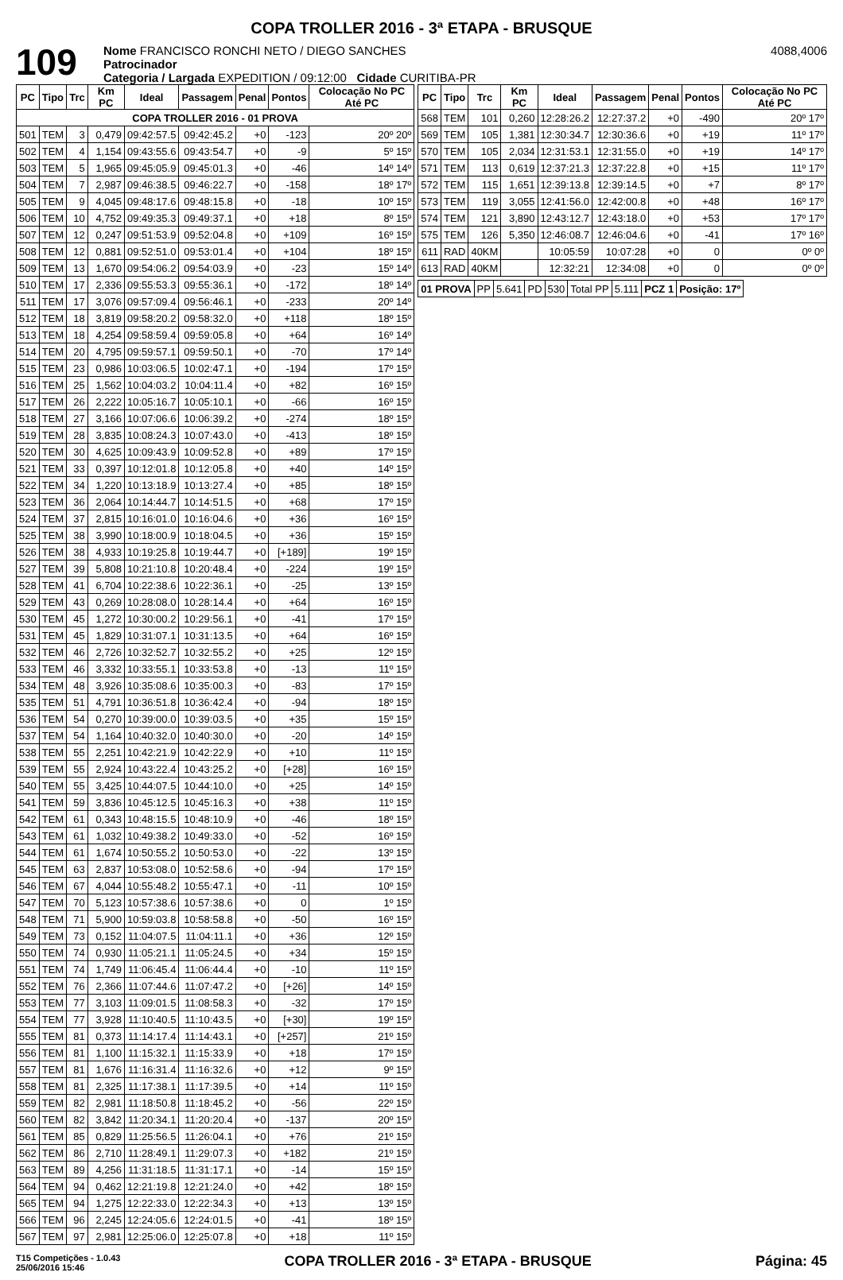COPA TROLLER 2016 - 3ª ETAPA - BRUSQUE
109
Nome FRANCISCO RONCHI NETO / DIEGO SANCHES 4088,4006
Patrocinador
Categoria / Largada EXPEDITION / 09:12:00 Cidade CURITIBA-PR
| PC | Tipo | Trc | Km PC | Ideal | Passagem | Penal | Pontos | Colocação No PC Até PC |
| --- | --- | --- | --- | --- | --- | --- | --- | --- |
| COPA TROLLER 2016 - 01 PROVA | | | | | | | | |
| 501 | TEM | 3 | 0,479 | 09:42:57.5 | 09:42:45.2 | +0 | -123 | 20º 20º |
| 502 | TEM | 4 | 1,154 | 09:43:55.6 | 09:43:54.7 | +0 | -9 | 5º 15º |
| 503 | TEM | 5 | 1,965 | 09:45:05.9 | 09:45:01.3 | +0 | -46 | 14º 14º |
| 504 | TEM | 7 | 2,987 | 09:46:38.5 | 09:46:22.7 | +0 | -158 | 18º 17º |
| 505 | TEM | 9 | 4,045 | 09:48:17.6 | 09:48:15.8 | +0 | -18 | 10º 15º |
| 506 | TEM | 10 | 4,752 | 09:49:35.3 | 09:49:37.1 | +0 | +18 | 8º 15º |
| 507 | TEM | 12 | 0,247 | 09:51:53.9 | 09:52:04.8 | +0 | +109 | 16º 15º |
| 508 | TEM | 12 | 0,881 | 09:52:51.0 | 09:53:01.4 | +0 | +104 | 18º 15º |
| 509 | TEM | 13 | 1,670 | 09:54:06.2 | 09:54:03.9 | +0 | -23 | 15º 14º |
| 510 | TEM | 17 | 2,336 | 09:55:53.3 | 09:55:36.1 | +0 | -172 | 18º 14º |
| 511 | TEM | 17 | 3,076 | 09:57:09.4 | 09:56:46.1 | +0 | -233 | 20º 14º |
| 512 | TEM | 18 | 3,819 | 09:58:20.2 | 09:58:32.0 | +0 | +118 | 18º 15º |
| 513 | TEM | 18 | 4,254 | 09:58:59.4 | 09:59:05.8 | +0 | +64 | 16º 14º |
| 514 | TEM | 20 | 4,795 | 09:59:57.1 | 09:59:50.1 | +0 | -70 | 17º 14º |
| 515 | TEM | 23 | 0,986 | 10:03:06.5 | 10:02:47.1 | +0 | -194 | 17º 15º |
| 516 | TEM | 25 | 1,562 | 10:04:03.2 | 10:04:11.4 | +0 | +82 | 16º 15º |
| 517 | TEM | 26 | 2,222 | 10:05:16.7 | 10:05:10.1 | +0 | -66 | 16º 15º |
| 518 | TEM | 27 | 3,166 | 10:07:06.6 | 10:06:39.2 | +0 | -274 | 18º 15º |
| 519 | TEM | 28 | 3,835 | 10:08:24.3 | 10:07:43.0 | +0 | -413 | 18º 15º |
| 520 | TEM | 30 | 4,625 | 10:09:43.9 | 10:09:52.8 | +0 | +89 | 17º 15º |
| 521 | TEM | 33 | 0,397 | 10:12:01.8 | 10:12:05.8 | +0 | +40 | 14º 15º |
| 522 | TEM | 34 | 1,220 | 10:13:18.9 | 10:13:27.4 | +0 | +85 | 18º 15º |
| 523 | TEM | 36 | 2,064 | 10:14:44.7 | 10:14:51.5 | +0 | +68 | 17º 15º |
| 524 | TEM | 37 | 2,815 | 10:16:01.0 | 10:16:04.6 | +0 | +36 | 16º 15º |
| 525 | TEM | 38 | 3,990 | 10:18:00.9 | 10:18:04.5 | +0 | +36 | 15º 15º |
| 526 | TEM | 38 | 4,933 | 10:19:25.8 | 10:19:44.7 | +0 | [+189] | 19º 15º |
| 527 | TEM | 39 | 5,808 | 10:21:10.8 | 10:20:48.4 | +0 | -224 | 19º 15º |
| 528 | TEM | 41 | 6,704 | 10:22:38.6 | 10:22:36.1 | +0 | -25 | 13º 15º |
| 529 | TEM | 43 | 0,269 | 10:28:08.0 | 10:28:14.4 | +0 | +64 | 16º 15º |
| 530 | TEM | 45 | 1,272 | 10:30:00.2 | 10:29:56.1 | +0 | -41 | 17º 15º |
| 531 | TEM | 45 | 1,829 | 10:31:07.1 | 10:31:13.5 | +0 | +64 | 16º 15º |
| 532 | TEM | 46 | 2,726 | 10:32:52.7 | 10:32:55.2 | +0 | +25 | 12º 15º |
| 533 | TEM | 46 | 3,332 | 10:33:55.1 | 10:33:53.8 | +0 | -13 | 11º 15º |
| 534 | TEM | 48 | 3,926 | 10:35:08.6 | 10:35:00.3 | +0 | -83 | 17º 15º |
| 535 | TEM | 51 | 4,791 | 10:36:51.8 | 10:36:42.4 | +0 | -94 | 18º 15º |
| 536 | TEM | 54 | 0,270 | 10:39:00.0 | 10:39:03.5 | +0 | +35 | 15º 15º |
| 537 | TEM | 54 | 1,164 | 10:40:32.0 | 10:40:30.0 | +0 | -20 | 14º 15º |
| 538 | TEM | 55 | 2,251 | 10:42:21.9 | 10:42:22.9 | +0 | +10 | 11º 15º |
| 539 | TEM | 55 | 2,924 | 10:43:22.4 | 10:43:25.2 | +0 | [+28] | 16º 15º |
| 540 | TEM | 55 | 3,425 | 10:44:07.5 | 10:44:10.0 | +0 | +25 | 14º 15º |
| 541 | TEM | 59 | 3,836 | 10:45:12.5 | 10:45:16.3 | +0 | +38 | 11º 15º |
| 542 | TEM | 61 | 0,343 | 10:48:15.5 | 10:48:10.9 | +0 | -46 | 18º 15º |
| 543 | TEM | 61 | 1,032 | 10:49:38.2 | 10:49:33.0 | +0 | -52 | 16º 15º |
| 544 | TEM | 61 | 1,674 | 10:50:55.2 | 10:50:53.0 | +0 | -22 | 13º 15º |
| 545 | TEM | 63 | 2,837 | 10:53:08.0 | 10:52:58.6 | +0 | -94 | 17º 15º |
| 546 | TEM | 67 | 4,044 | 10:55:48.2 | 10:55:47.1 | +0 | -11 | 10º 15º |
| 547 | TEM | 70 | 5,123 | 10:57:38.6 | 10:57:38.6 | +0 | 0 | 1º 15º |
| 548 | TEM | 71 | 5,900 | 10:59:03.8 | 10:58:58.8 | +0 | -50 | 16º 15º |
| 549 | TEM | 73 | 0,152 | 11:04:07.5 | 11:04:11.1 | +0 | +36 | 12º 15º |
| 550 | TEM | 74 | 0,930 | 11:05:21.1 | 11:05:24.5 | +0 | +34 | 15º 15º |
| 551 | TEM | 74 | 1,749 | 11:06:45.4 | 11:06:44.4 | +0 | -10 | 11º 15º |
| 552 | TEM | 76 | 2,366 | 11:07:44.6 | 11:07:47.2 | +0 | [+26] | 14º 15º |
| 553 | TEM | 77 | 3,103 | 11:09:01.5 | 11:08:58.3 | +0 | -32 | 17º 15º |
| 554 | TEM | 77 | 3,928 | 11:10:40.5 | 11:10:43.5 | +0 | [+30] | 19º 15º |
| 555 | TEM | 81 | 0,373 | 11:14:17.4 | 11:14:43.1 | +0 | [+257] | 21º 15º |
| 556 | TEM | 81 | 1,100 | 11:15:32.1 | 11:15:33.9 | +0 | +18 | 17º 15º |
| 557 | TEM | 81 | 1,676 | 11:16:31.4 | 11:16:32.6 | +0 | +12 | 9º 15º |
| 558 | TEM | 81 | 2,325 | 11:17:38.1 | 11:17:39.5 | +0 | +14 | 11º 15º |
| 559 | TEM | 82 | 2,981 | 11:18:50.8 | 11:18:45.2 | +0 | -56 | 22º 15º |
| 560 | TEM | 82 | 3,842 | 11:20:34.1 | 11:20:20.4 | +0 | -137 | 20º 15º |
| 561 | TEM | 85 | 0,829 | 11:25:56.5 | 11:26:04.1 | +0 | +76 | 21º 15º |
| 562 | TEM | 86 | 2,710 | 11:28:49.1 | 11:29:07.3 | +0 | +182 | 21º 15º |
| 563 | TEM | 89 | 4,256 | 11:31:18.5 | 11:31:17.1 | +0 | -14 | 15º 15º |
| 564 | TEM | 94 | 0,462 | 12:21:19.8 | 12:21:24.0 | +0 | +42 | 18º 15º |
| 565 | TEM | 94 | 1,275 | 12:22:33.0 | 12:22:34.3 | +0 | +13 | 13º 15º |
| 566 | TEM | 96 | 2,245 | 12:24:05.6 | 12:24:01.5 | +0 | -41 | 18º 15º |
| 567 | TEM | 97 | 2,981 | 12:25:06.0 | 12:25:07.8 | +0 | +18 | 11º 15º |
| PC | Tipo | Trc | Km PC | Ideal | Passagem | Penal | Pontos | Colocação No PC Até PC |
| --- | --- | --- | --- | --- | --- | --- | --- | --- |
| 568 | TEM | 101 | 0,260 | 12:28:26.2 | 12:27:37.2 | +0 | -490 | 20º 17º |
| 569 | TEM | 105 | 1,381 | 12:30:34.7 | 12:30:36.6 | +0 | +19 | 11º 17º |
| 570 | TEM | 105 | 2,034 | 12:31:53.1 | 12:31:55.0 | +0 | +19 | 14º 17º |
| 571 | TEM | 113 | 0,619 | 12:37:21.3 | 12:37:22.8 | +0 | +15 | 11º 17º |
| 572 | TEM | 115 | 1,651 | 12:39:13.8 | 12:39:14.5 | +0 | +7 | 8º 17º |
| 573 | TEM | 119 | 3,055 | 12:41:56.0 | 12:42:00.8 | +0 | +48 | 16º 17º |
| 574 | TEM | 121 | 3,890 | 12:43:12.7 | 12:43:18.0 | +0 | +53 | 17º 17º |
| 575 | TEM | 126 | 5,350 | 12:46:08.7 | 12:46:04.6 | +0 | -41 | 17º 16º |
| 611 | RAD | 40KM | | 10:05:59 | 10:07:28 | +0 | 0 | 0º 0º |
| 613 | RAD | 40KM | | 12:32:21 | 12:34:08 | +0 | 0 | 0º 0º |
| 01 PROVA | PP | 5.641 | PD | 530 | Total PP | 5.111 | PCZ 1 | Posição: 17º |
T15 Competições - 1.0.43
25/06/2016 15:46 COPA TROLLER 2016 - 3ª ETAPA - BRUSQUE Página: 45